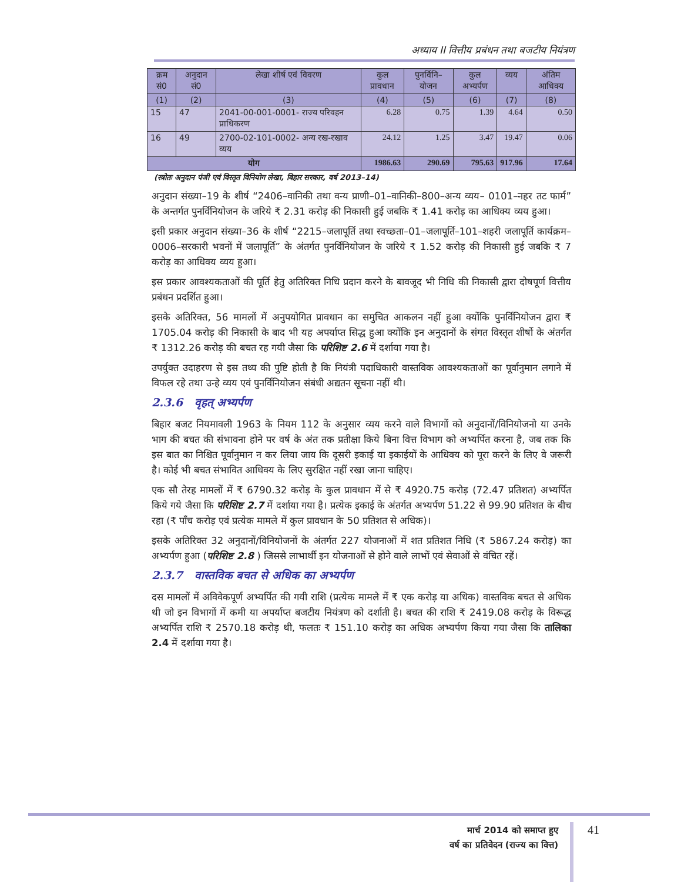अध्याय II वित्तीय प्रबंधन तथा बजटीय नियंत्रण
| क्रम सं0 | अनुदान सं0 | लेखा शीर्ष एवं विवरण | कुल प्रावधान | पुनर्विनि–योजन | कुल अभ्यर्पण | व्यय | अंतिम आधिक्य |
| --- | --- | --- | --- | --- | --- | --- | --- |
| (1) | (2) | (3) | (4) | (5) | (6) | (7) | (8) |
| 15 | 47 | 2041-00-001-0001- राज्य परिवहन प्राधिकरण | 6.28 | 0.75 | 1.39 | 4.64 | 0.50 |
| 16 | 49 | 2700-02-101-0002- अन्य रख-रखाव व्यय | 24.12 | 1.25 | 3.47 | 19.47 | 0.06 |
| योग | | | 1986.63 | 290.69 | 795.63 | 917.96 | 17.64 |
(स्त्रोतः अनुदान पंजी एवं विस्तृत विनियोग लेखा, बिहार सरकार, वर्ष 2013–14)
अनुदान संख्या–19 के शीर्ष “2406–वानिकी तथा वन्य प्राणी–01–वानिकी–800–अन्य व्यय– 0101–नहर तट फार्म” के अन्तर्गत पुनर्विनियोजन के जरिये ₹ 2.31 करोड़ की निकासी हुई जबकि ₹ 1.41 करोड़ का आधिक्य व्यय हुआ।
इसी प्रकार अनुदान संख्या–36 के शीर्ष “2215–जलापूर्ति तथा स्वच्छता–01–जलापूर्ति–101–शहरी जलापूर्ति कार्यक्रम–0006–सरकारी भवनों में जलापूर्ति” के अंतर्गत पुनर्विनियोजन के जरिये ₹ 1.52 करोड़ की निकासी हुई जबकि ₹ 7 करोड़ का आधिक्य व्यय हुआ।
इस प्रकार आवश्यकताओं की पूर्ति हेतु अतिरिक्त निधि प्रदान करने के बावजूद भी निधि की निकासी द्वारा दोषपूर्ण वित्तीय प्रबंधन प्रदर्शित हुआ।
इसके अतिरिक्त, 56 मामलों में अनुपयोगित प्रावधान का समुचित आकलन नहीं हुआ क्योंकि पुनर्विनियोजन द्वारा ₹ 1705.04 करोड़ की निकासी के बाद भी यह अपर्याप्त सिद्ध हुआ क्योंकि इन अनुदानों के संगत विस्तृत शीर्षो के अंतर्गत ₹ 1312.26 करोड़ की बचत रह गयी जैसा कि परिशिष्ट 2.6 में दर्शाया गया है।
उपर्युक्त उदाहरण से इस तथ्य की पुष्टि होती है कि नियंत्री पदाधिकारी वास्तविक आवश्यकताओं का पूर्वानुमान लगाने में विफल रहे तथा उन्हे व्यय एवं पुनर्विनियोजन संबंधी अद्यतन सूचना नहीं थी।
2.3.6 वृहत् अभ्यर्पण
बिहार बजट नियमावली 1963 के नियम 112 के अनुसार व्यय करने वाले विभागों को अनुदानों/विनियोजनो या उनके भाग की बचत की संभावना होने पर वर्ष के अंत तक प्रतीक्षा किये बिना वित्त विभाग को अभ्यर्पित करना है, जब तक कि इस बात का निश्चित पूर्वानुमान न कर लिया जाय कि दूसरी इकाई या इकाईयों के आधिक्य को पूरा करने के लिए वे जरूरी है। कोई भी बचत संभावित आधिक्य के लिए सुरक्षित नहीं रखा जाना चाहिए।
एक सौ तेरह मामलों में ₹ 6790.32 करोड़ के कुल प्रावधान में से ₹ 4920.75 करोड़ (72.47 प्रतिशत) अभ्यर्पित किये गये जैसा कि परिशिष्ट 2.7 में दर्शाया गया है। प्रत्येक इकाई के अंतर्गत अभ्यर्पण 51.22 से 99.90 प्रतिशत के बीच रहा (₹ पाँच करोड़ एवं प्रत्येक मामले में कुल प्रावधान के 50 प्रतिशत से अधिक)।
इसके अतिरिक्त 32 अनुदानों/विनियोजनों के अंतर्गत 227 योजनाओं में शत प्रतिशत निधि (₹ 5867.24 करोड़) का अभ्यर्पण हुआ (परिशिष्ट 2.8 ) जिससे लाभार्थी इन योजनाओं से होने वाले लाभों एवं सेवाओं से वंचित रहें।
2.3.7 वास्तविक बचत से अधिक का अभ्यर्पण
दस मामलों में अविवेकपूर्ण अभ्यर्पित की गयी राशि (प्रत्येक मामले में ₹ एक करोड़ या अधिक) वास्तविक बचत से अधिक थी जो इन विभागों में कमी या अपर्याप्त बजटीय नियंत्रण को दर्शाती है। बचत की राशि ₹ 2419.08 करोड़ के विरूद्ध अभ्यर्पित राशि ₹ 2570.18 करोड़ थी, फलतः ₹ 151.10 करोड़ का अधिक अभ्यर्पण किया गया जैसा कि तालिका 2.4 में दर्शाया गया है।
मार्च 2014 को समाप्त हुए
वर्ष का प्रतिवेदन (राज्य का वित्त)
41